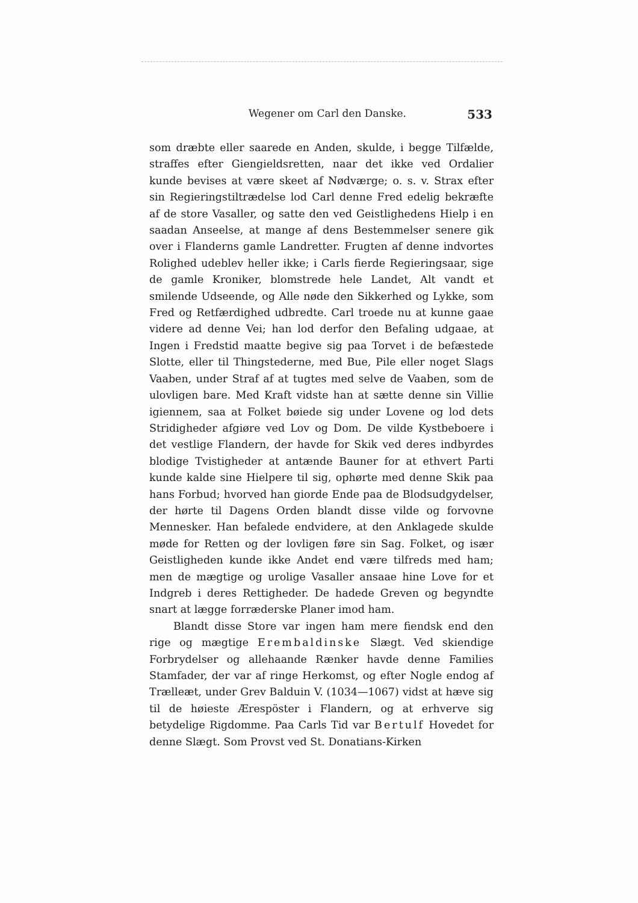Wegener om Carl den Danske. 533
som dræbte eller saarede en Anden, skulde, i begge Tilfælde, straffes efter Giengieldsretten, naar det ikke ved Ordalier kunde bevises at være skeet af Nødværge; o. s. v. Strax efter sin Regieringstiltrædelse lod Carl denne Fred edelig bekræfte af de store Vasaller, og satte den ved Geistlighedens Hielp i en saadan Anseelse, at mange af dens Bestemmelser senere gik over i Flanderns gamle Landretter. Frugten af denne indvortes Rolighed udeblev heller ikke; i Carls fierde Regieringsaar, sige de gamle Kroniker, blomstrede hele Landet, Alt vandt et smilende Udseende, og Alle nøde den Sikkerhed og Lykke, som Fred og Retfærdighed udbredte. Carl troede nu at kunne gaae videre ad denne Vei; han lod derfor den Befaling udgaae, at Ingen i Fredstid maatte begive sig paa Torvet i de befæstede Slotte, eller til Thingstederne, med Bue, Pile eller noget Slags Vaaben, under Straf af at tugtes med selve de Vaaben, som de ulovligen bare. Med Kraft vidste han at sætte denne sin Villie igiennem, saa at Folket bøiede sig under Lovene og lod dets Stridigheder afgiøre ved Lov og Dom. De vilde Kystbeboere i det vestlige Flandern, der havde for Skik ved deres indbyrdes blodige Tvistigheder at antænde Bauner for at ethvert Parti kunde kalde sine Hielpere til sig, ophørte med denne Skik paa hans Forbud; hvorved han giorde Ende paa de Blodsudgydelser, der hørte til Dagens Orden blandt disse vilde og forvovne Mennesker. Han befalede endvidere, at den Anklagede skulde møde for Retten og der lovligen føre sin Sag. Folket, og især Geistligheden kunde ikke Andet end være tilfreds med ham; men de mægtige og urolige Vasaller ansaae hine Love for et Indgreb i deres Rettigheder. De hadede Greven og begyndte snart at lægge forræderske Planer imod ham.
Blandt disse Store var ingen ham mere fiendsk end den rige og mægtige Erembaldinske Slægt. Ved skiendige Forbrydelser og allehaande Rænker havde denne Families Stamfader, der var af ringe Herkomst, og efter Nogle endog af Trælleæt, under Grev Balduin V. (1034—1067) vidst at hæve sig til de høieste Ærespöster i Flandern, og at erhverve sig betydelige Rigdomme. Paa Carls Tid var Bertulf Hovedet for denne Slægt. Som Provst ved St. Donatians-Kirken